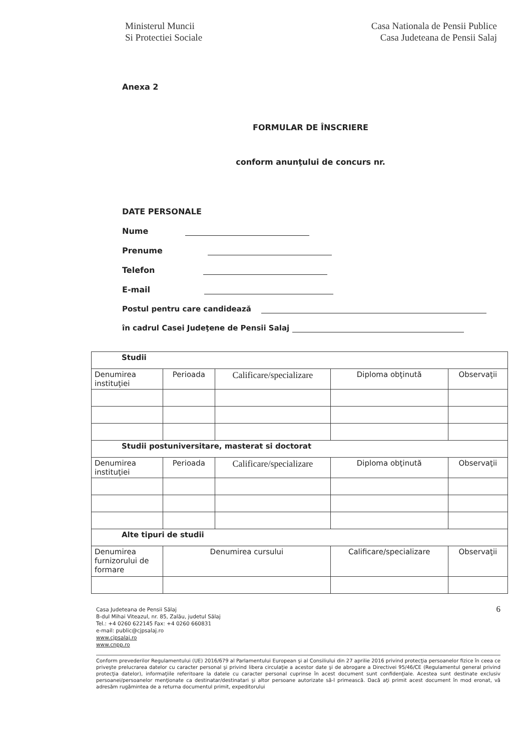Ministerul Muncii
Si Protectiei Sociale
Casa Nationala de Pensii Publice
Casa Judeteana de Pensii Salaj
Anexa 2
FORMULAR DE ÎNSCRIERE
conform anunţului de concurs nr.
DATE PERSONALE
Nume
Prenume
Telefon
E-mail
Postul pentru care candidează
în cadrul Casei Judeţene de Pensii Salaj
| Studii | | | | |
| Denumirea instituţiei | Perioada | Calificare/specializare | Diploma obţinută | Observaţii |
| Studii postuniversitare, masterat si doctorat | | | | |
| Denumirea instituţiei | Perioada | Calificare/specializare | Diploma obţinută | Observaţii |
| Alte tipuri de studii | | | | |
| Denumirea furnizorului de formare | Denumirea cursului | | Calificare/specializare | Observaţii |
Casa Judeteana de Pensii Sălaj
B-dul Mihai Viteazul, nr. 85, Zalău, judetul Sălaj
Tel.: +4 0260 622145 Fax: +4 0260 660831
e-mail: public@cjpsalaj.ro
www.cjpsalaj.ro
www.cnpp.ro
6
Conform prevederilor Regulamentului (UE) 2016/679 al Parlamentului European şi al Consiliului din 27 aprilie 2016 privind protecţia persoanelor fizice în ceea ce priveşte prelucrarea datelor cu caracter personal şi privind libera circulaţie a acestor date şi de abrogare a Directivei 95/46/CE (Regulamentul general privind protecţia datelor), informaţiile referitoare la datele cu caracter personal cuprinse în acest document sunt confidenţiale. Acestea sunt destinate exclusiv persoanei/persoanelor menţionate ca destinatar/destinatari şi altor persoane autorizate să-l primească. Dacă aţi primit acest document în mod eronat, vă adresăm rugămintea de a returna documentul primit, expeditorului